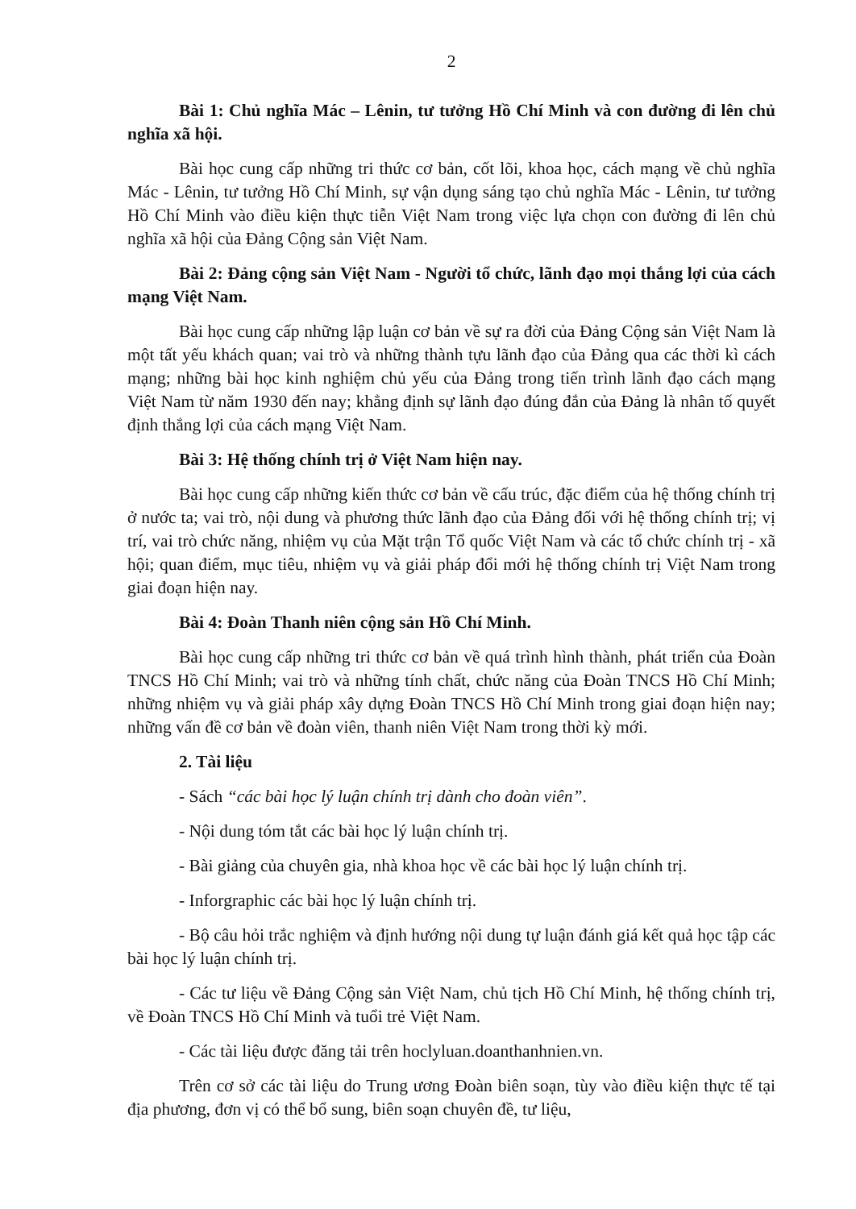2
Bài 1: Chủ nghĩa Mác – Lênin, tư tưởng Hồ Chí Minh và con đường đi lên chủ nghĩa xã hội.
Bài học cung cấp những tri thức cơ bản, cốt lõi, khoa học, cách mạng về chủ nghĩa Mác - Lênin, tư tưởng Hồ Chí Minh, sự vận dụng sáng tạo chủ nghĩa Mác - Lênin, tư tưởng Hồ Chí Minh vào điều kiện thực tiễn Việt Nam trong việc lựa chọn con đường đi lên chủ nghĩa xã hội của Đảng Cộng sản Việt Nam.
Bài 2: Đảng cộng sản Việt Nam - Người tổ chức, lãnh đạo mọi thắng lợi của cách mạng Việt Nam.
Bài học cung cấp những lập luận cơ bản về sự ra đời của Đảng Cộng sản Việt Nam là một tất yếu khách quan; vai trò và những thành tựu lãnh đạo của Đảng qua các thời kì cách mạng; những bài học kinh nghiệm chủ yếu của Đảng trong tiến trình lãnh đạo cách mạng Việt Nam từ năm 1930 đến nay; khẳng định sự lãnh đạo đúng đắn của Đảng là nhân tố quyết định thắng lợi của cách mạng Việt Nam.
Bài 3: Hệ thống chính trị ở Việt Nam hiện nay.
Bài học cung cấp những kiến thức cơ bản về cấu trúc, đặc điểm của hệ thống chính trị ở nước ta; vai trò, nội dung và phương thức lãnh đạo của Đảng đối với hệ thống chính trị; vị trí, vai trò chức năng, nhiệm vụ của Mặt trận Tổ quốc Việt Nam và các tổ chức chính trị - xã hội; quan điểm, mục tiêu, nhiệm vụ và giải pháp đổi mới hệ thống chính trị Việt Nam trong giai đoạn hiện nay.
Bài 4: Đoàn Thanh niên cộng sản Hồ Chí Minh.
Bài học cung cấp những tri thức cơ bản về quá trình hình thành, phát triển của Đoàn TNCS Hồ Chí Minh; vai trò và những tính chất, chức năng của Đoàn TNCS Hồ Chí Minh; những nhiệm vụ và giải pháp xây dựng Đoàn TNCS Hồ Chí Minh trong giai đoạn hiện nay; những vấn đề cơ bản về đoàn viên, thanh niên Việt Nam trong thời kỳ mới.
2. Tài liệu
- Sách “các bài học lý luận chính trị dành cho đoàn viên”.
- Nội dung tóm tắt các bài học lý luận chính trị.
- Bài giảng của chuyên gia, nhà khoa học về các bài học lý luận chính trị.
- Inforgraphic các bài học lý luận chính trị.
- Bộ câu hỏi trắc nghiệm và định hướng nội dung tự luận đánh giá kết quả học tập các bài học lý luận chính trị.
- Các tư liệu về Đảng Cộng sản Việt Nam, chủ tịch Hồ Chí Minh, hệ thống chính trị, về Đoàn TNCS Hồ Chí Minh và tuổi trẻ Việt Nam.
- Các tài liệu được đăng tải trên hoclyluan.doanthanhnien.vn.
Trên cơ sở các tài liệu do Trung ương Đoàn biên soạn, tùy vào điều kiện thực tế tại địa phương, đơn vị có thể bổ sung, biên soạn chuyên đề, tư liệu,